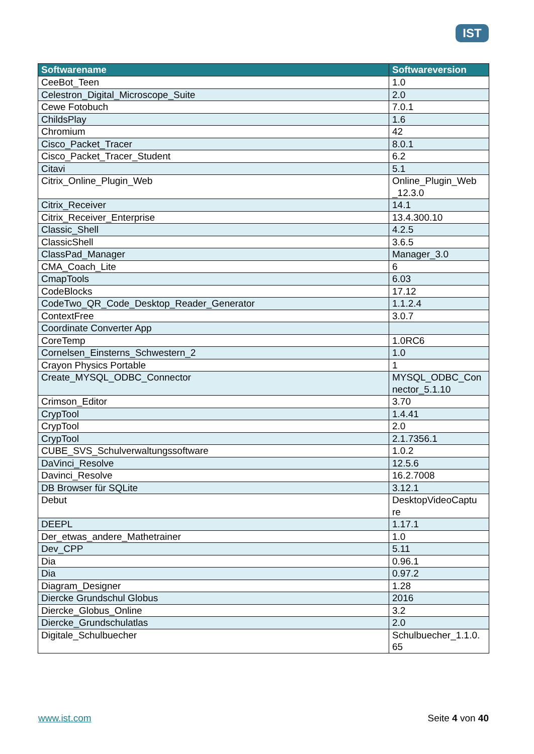IST
| Softwarename | Softwareversion |
| --- | --- |
| CeeBot_Teen | 1.0 |
| Celestron_Digital_Microscope_Suite | 2.0 |
| Cewe Fotobuch | 7.0.1 |
| ChildsPlay | 1.6 |
| Chromium | 42 |
| Cisco_Packet_Tracer | 8.0.1 |
| Cisco_Packet_Tracer_Student | 6.2 |
| Citavi | 5.1 |
| Citrix_Online_Plugin_Web | Online_Plugin_Web _12.3.0 |
| Citrix_Receiver | 14.1 |
| Citrix_Receiver_Enterprise | 13.4.300.10 |
| Classic_Shell | 4.2.5 |
| ClassicShell | 3.6.5 |
| ClassPad_Manager | Manager_3.0 |
| CMA_Coach_Lite | 6 |
| CmapTools | 6.03 |
| CodeBlocks | 17.12 |
| CodeTwo_QR_Code_Desktop_Reader_Generator | 1.1.2.4 |
| ContextFree | 3.0.7 |
| Coordinate Converter App | |
| CoreTemp | 1.0RC6 |
| Cornelsen_Einsterns_Schwestern_2 | 1.0 |
| Crayon Physics Portable | 1 |
| Create_MYSQL_ODBC_Connector | MYSQL_ODBC_Con nector_5.1.10 |
| Crimson_Editor | 3.70 |
| CrypTool | 1.4.41 |
| CrypTool | 2.0 |
| CrypTool | 2.1.7356.1 |
| CUBE_SVS_Schulverwaltungssoftware | 1.0.2 |
| DaVinci_Resolve | 12.5.6 |
| Davinci_Resolve | 16.2.7008 |
| DB Browser für SQLite | 3.12.1 |
| Debut | DesktopVideoCaptu re |
| DEEPL | 1.17.1 |
| Der_etwas_andere_Mathetrainer | 1.0 |
| Dev_CPP | 5.11 |
| Dia | 0.96.1 |
| Dia | 0.97.2 |
| Diagram_Designer | 1.28 |
| Diercke Grundschul Globus | 2016 |
| Diercke_Globus_Online | 3.2 |
| Diercke_Grundschulatlas | 2.0 |
| Digitale_Schulbuecher | Schulbuecher_1.1.0. 65 |
www.ist.com Seite 4 von 40